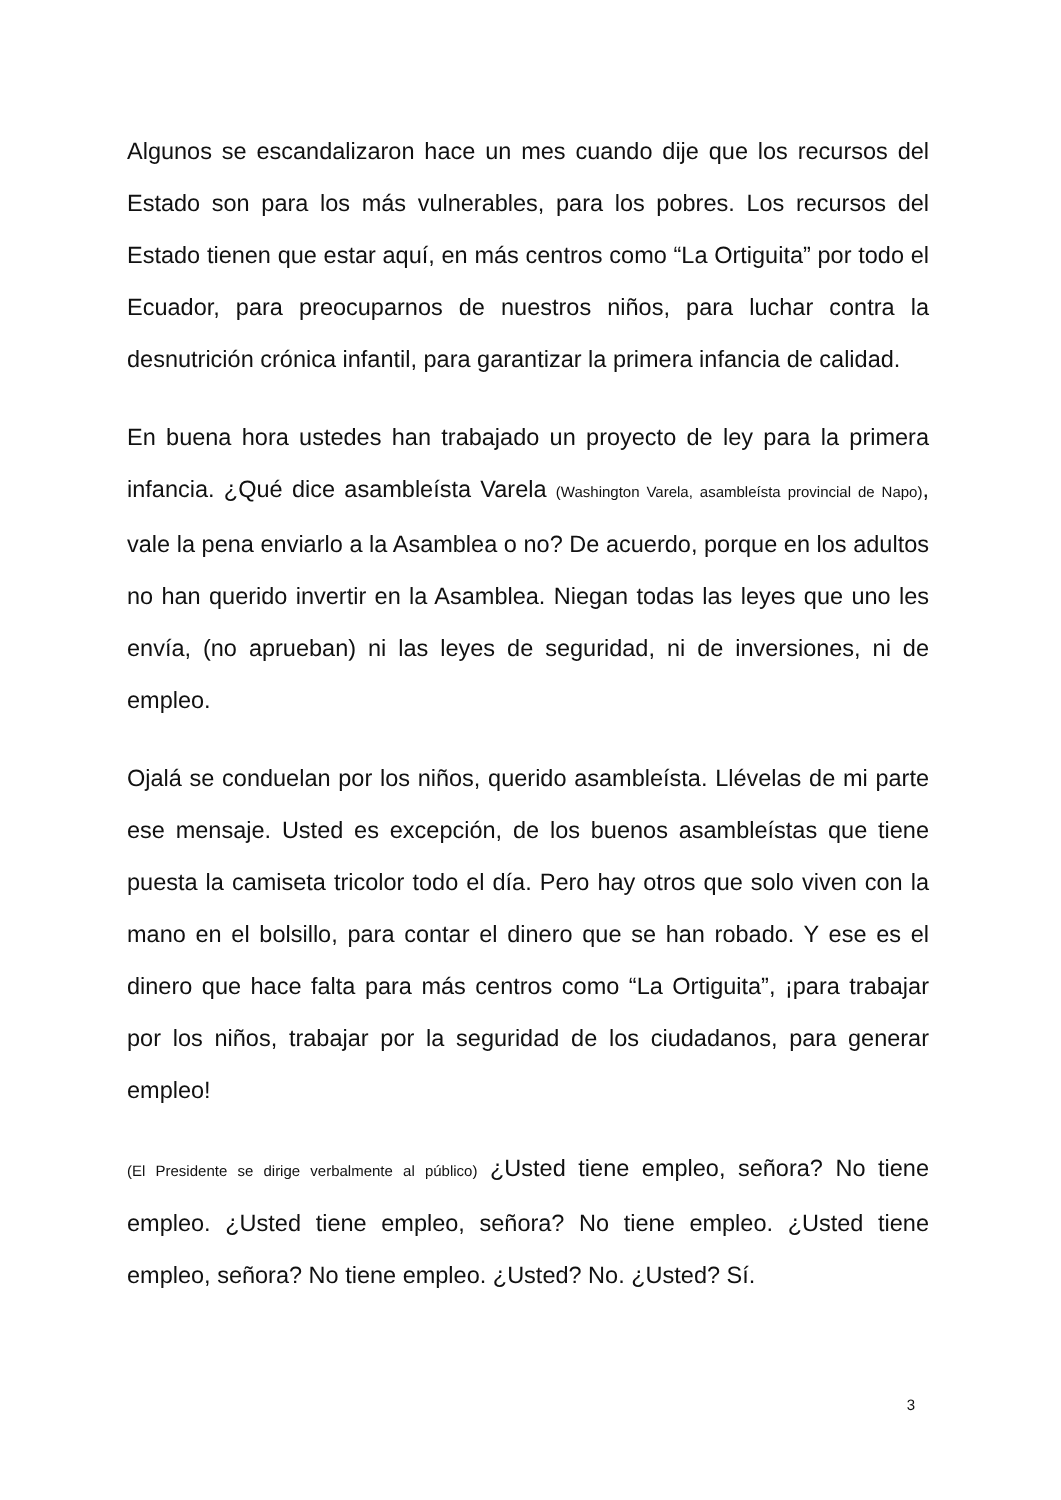Algunos se escandalizaron hace un mes cuando dije que los recursos del Estado son para los más vulnerables, para los pobres. Los recursos del Estado tienen que estar aquí, en más centros como “La Ortiguita” por todo el Ecuador, para preocuparnos de nuestros niños, para luchar contra la desnutrición crónica infantil, para garantizar la primera infancia de calidad.
En buena hora ustedes han trabajado un proyecto de ley para la primera infancia. ¿Qué dice asambleísta Varela (Washington Varela, asambleísta provincial de Napo), vale la pena enviarlo a la Asamblea o no? De acuerdo, porque en los adultos no han querido invertir en la Asamblea. Niegan todas las leyes que uno les envía, (no aprueban) ni las leyes de seguridad, ni de inversiones, ni de empleo.
Ojalá se conduelan por los niños, querido asambleísta. Llévelas de mi parte ese mensaje. Usted es excepción, de los buenos asambleístas que tiene puesta la camiseta tricolor todo el día. Pero hay otros que solo viven con la mano en el bolsillo, para contar el dinero que se han robado. Y ese es el dinero que hace falta para más centros como “La Ortiguita”, ¡para trabajar por los niños, trabajar por la seguridad de los ciudadanos, para generar empleo!
(El Presidente se dirige verbalmente al público) ¿Usted tiene empleo, señora? No tiene empleo. ¿Usted tiene empleo, señora? No tiene empleo. ¿Usted tiene empleo, señora? No tiene empleo. ¿Usted? No. ¿Usted? Sí.
3